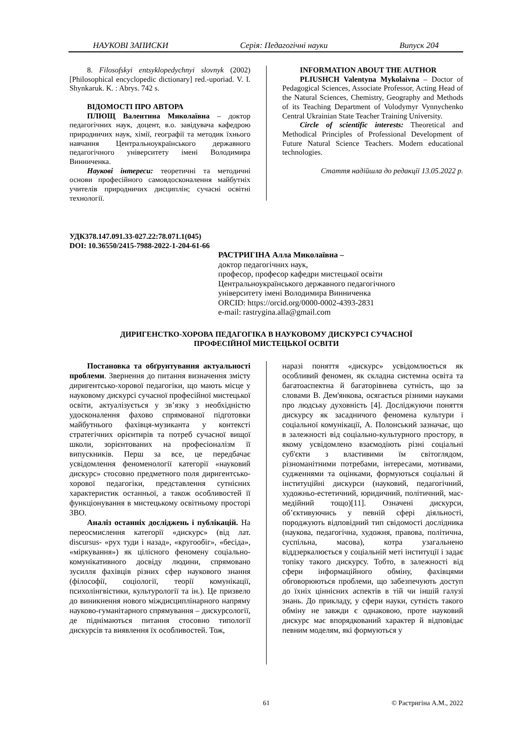НАУКОВІ ЗАПИСКИ Серія: Педагогічні науки Випуск 204
8. Filosofskyi entsyklopedychnyi slovnyk (2002) [Philosophical encyclopedic dictionary] red.-uporiad. V. I. Shynkaruk. K. : Abrys. 742 s.
ВІДОМОСТІ ПРО АВТОРА
ПЛЮЩ Валентина Миколаївна – доктор педагогічних наук, доцент, в.о. завідувача кафедрою природничих наук, хімії, географії та методик їхнього навчання Центральноукраїнського державного педагогічного університету імені Володимира Винниченка.
Наукові інтереси: теоретичні та методичні основи професійного самовдосконалення майбутніх учителів природничих дисциплін; сучасні освітні технології.
INFORMATION ABOUT THE AUTHOR
PLIUSHCH Valentyna Mykolaivna – Doctor of Pedagogical Sciences, Associate Professor, Acting Head of the Natural Sciences, Chemistry, Geography and Methods of its Teaching Department of Volodymyr Vynnychenko Central Ukrainian State Teacher Training University.
Circle of scientific interests: Theoretical and Methodical Principles of Professional Development of Future Natural Science Teachers. Modern educational technologies.
Стаття надійшла до редакції 13.05.2022 р.
УДК378.147.091.33-027.22:78.071.1(045)
DOI: 10.36550/2415-7988-2022-1-204-61-66
РАСТРИГІНА Алла Миколаївна –
доктор педагогічних наук,
професор, професор кафедри мистецької освіти
Центральноукраїнського державного педагогічного
університету імені Володимира Винниченка
ORCID: https://orcid.org/0000-0002-4393-2831
e-mail: rastrygina.alla@gmail.com
ДИРИГЕНСТКО-ХОРОВА ПЕДАГОГІКА В НАУКОВОМУ ДИСКУРСІ СУЧАСНОЇ
ПРОФЕСІЙНОЇ МИСТЕЦЬКОЇ ОСВІТИ
Постановка та обґрунтування актуальності проблеми. Звернення до питання визначення змісту диригентсько-хорової педагогіки, що мають місце у науковому дискурсі сучасної професійної мистецької освіти, актуалізується у зв’язку з необхідністю удосконалення фахово спрямованої підготовки майбутнього фахівця-музиканта у контексті стратегічних орієнтирів та потреб сучасної вищої школи, зорієнтованих на професіоналізм її випускників. Перш за все, це передбачає усвідомлення феноменології категорії «науковий дискурс» стосовно предметного поля диригентсько-хорової педагогіки, представлення сутнісних характеристик останньої, а також особливостей її функціонування в мистецькому освітньому просторі ЗВО.
Аналіз останніх досліджень і публікацій. На переосмислення категорії «дискурс» (від лат. discursus- «рух туди і назад», «кругообіг», «бесіда», «міркування») як цілісного феномену соціально-комунікативного досвіду людини, спрямовано зусилля фахівців різних сфер наукового знання (філософії, соціології, теорії комунікації, психолінгвістики, культурології та ін.). Це призвело до виникнення нового міждисциплінарного напряму науково-гуманітарного спрямування – дискурсології, де піднімаються питання стосовно типології дискурсів та виявлення їх особливостей. Тож,
наразі поняття «дискурс» усвідомлюється як особливий феномен, як складна системна освіта та багатоаспектна й багаторівнева сутність, що за словами В. Дем'янкова, осягається різними науками про людську духовність [4]. Досліджуючи поняття дискурсу як засадничого феномена культури і соціальної комунікації, А. Полонський зазначає, що в залежності від соціально-культурного простору, в якому усвідомлено взаємодіють різні соціальні суб'єкти з властивими їм світоглядом, різноманітними потребами, інтересами, мотивами, судженнями та оцінками, формуються соціальні й інституційні дискурси (науковий, педагогічний, художньо-естетичний, юридичний, політичний, мас-медійний тощо)[11]. Означені дискурси, об’єктивуючись у певній сфері діяльності, породжують відповідний тип свідомості дослідника (наукова, педагогічна, художня, правова, політична, суспільна, масова), котра узагальнено віддзеркалюється у соціальній меті інституції і задає топіку такого дискурсу. Тобто, в залежності від сфери інформаційного обміну, фахівцями обговорюються проблеми, що забезпечують доступ до їхніх ціннісних аспектів в тій чи іншій галузі знань. До прикладу, у сфери науки, сутність такого обміну не завжди є однаковою, проте науковий дискурс має впорядкований характер й відповідає певним моделям, які формуються у
61 © Растригіна А.М., 2022